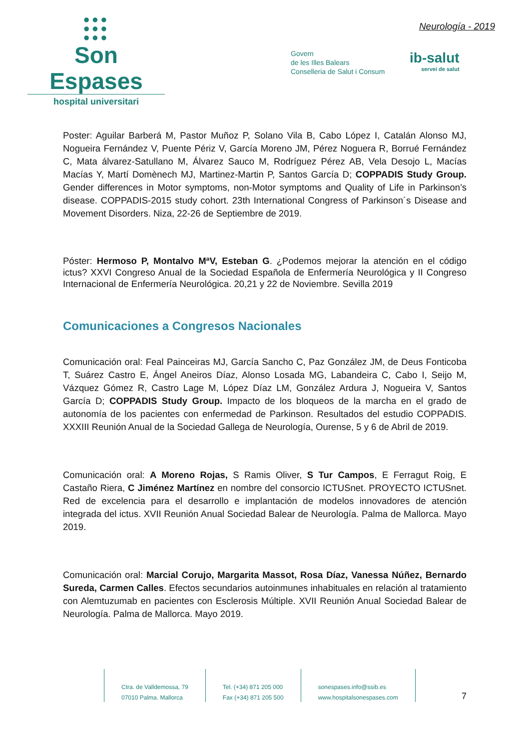●●●
●●●
●●●
Son Espases
hospital universitari
Neurología - 2019
Govern
de les Illes Balears
Conselleria de Salut i Consum
ib-salut
servei de salut
Poster: Aguilar Barberá M, Pastor Muñoz P, Solano Vila B, Cabo López I, Catalán Alonso MJ, Nogueira Fernández V, Puente Périz V, García Moreno JM, Pérez Noguera R, Borrué Fernández C, Mata álvarez-Satullano M, Álvarez Sauco M, Rodríguez Pérez AB, Vela Desojo L, Macías Macías Y, Martí Domènech MJ, Martinez-Martin P, Santos García D; COPPADIS Study Group. Gender differences in Motor symptoms, non-Motor symptoms and Quality of Life in Parkinson’s disease. COPPADIS-2015 study cohort. 23th International Congress of Parkinson´s Disease and Movement Disorders. Niza, 22-26 de Septiembre de 2019.
Póster: Hermoso P, Montalvo MªV, Esteban G. ¿Podemos mejorar la atención en el código ictus? XXVI Congreso Anual de la Sociedad Española de Enfermería Neurológica y II Congreso Internacional de Enfermería Neurológica. 20,21 y 22 de Noviembre. Sevilla 2019
Comunicaciones a Congresos Nacionales
Comunicación oral: Feal Painceiras MJ, García Sancho C, Paz González JM, de Deus Fonticoba T, Suárez Castro E, Ángel Aneiros Díaz, Alonso Losada MG, Labandeira C, Cabo I, Seijo M, Vázquez Gómez R, Castro Lage M, López Díaz LM, González Ardura J, Nogueira V, Santos García D; COPPADIS Study Group. Impacto de los bloqueos de la marcha en el grado de autonomía de los pacientes con enfermedad de Parkinson. Resultados del estudio COPPADIS. XXXIII Reunión Anual de la Sociedad Gallega de Neurología, Ourense, 5 y 6 de Abril de 2019.
Comunicación oral: A Moreno Rojas, S Ramis Oliver, S Tur Campos, E Ferragut Roig, E Castaño Riera, C Jiménez Martínez en nombre del consorcio ICTUSnet. PROYECTO ICTUSnet. Red de excelencia para el desarrollo e implantación de modelos innovadores de atención integrada del ictus. XVII Reunión Anual Sociedad Balear de Neurología. Palma de Mallorca. Mayo 2019.
Comunicación oral: Marcial Corujo, Margarita Massot, Rosa Díaz, Vanessa Núñez, Bernardo Sureda, Carmen Calles. Efectos secundarios autoinmunes inhabituales en relación al tratamiento con Alemtuzumab en pacientes con Esclerosis Múltiple. XVII Reunión Anual Sociedad Balear de Neurología. Palma de Mallorca. Mayo 2019.
Ctra. de Valldemossa, 79
07010 Palma. Mallorca
Tel. (+34) 871 205 000
Fax (+34) 871 205 500
sonespases.info@ssib.es
www.hospitalsonespases.com
7